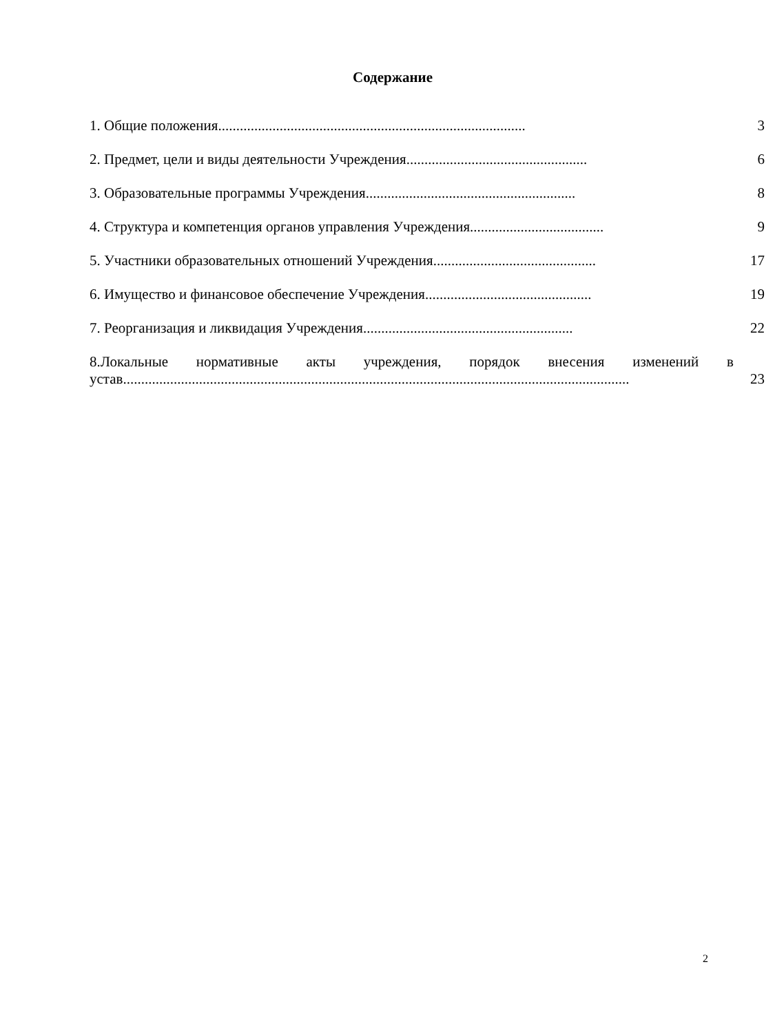Содержание
1. Общие положения..................................................................................... 3
2. Предмет, цели и виды деятельности Учреждения.................................................. 6
3. Образовательные программы Учреждения.......................................................... 8
4. Структура и компетенция органов управления Учреждения..................................... 9
5. Участники образовательных отношений Учреждения............................................. 17
6. Имущество и финансовое обеспечение Учреждения.............................................. 19
7. Реорганизация и ликвидация Учреждения.......................................................... 22
8.Локальные нормативные акты учреждения, порядок внесения изменений в
устав............................................................................................................................................ 23
2